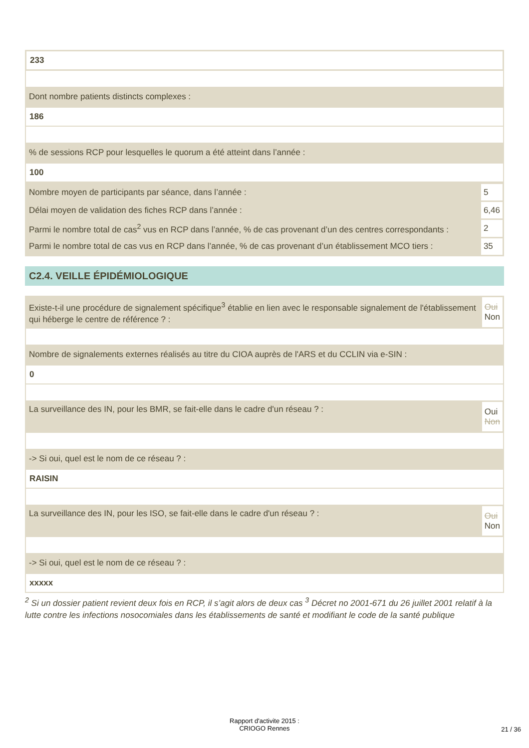233
Dont nombre patients distincts complexes :
186
% de sessions RCP pour lesquelles le quorum a été atteint dans l’année :
100
| Nombre moyen de participants par séance, dans l’année : | 5 |
| Délai moyen de validation des fiches RCP dans l’année : | 6,46 |
| Parmi le nombre total de cas<sup>2</sup> vus en RCP dans l’année, % de cas provenant d’un des centres correspondants : | 2 |
| Parmi le nombre total de cas vus en RCP dans l’année, % de cas provenant d’un établissement MCO tiers : | 35 |
C2.4. VEILLE ÉPIDÉMIOLOGIQUE
| Existe-t-il une procédure de signalement spécifique<sup>3</sup> établie en lien avec le responsable signalement de l'établissement qui héberge le centre de référence ? : | Oui Non |
Nombre de signalements externes réalisés au titre du CIOA auprès de l'ARS et du CCLIN via e-SIN :
0
| La surveillance des IN, pour les BMR, se fait-elle dans le cadre d'un réseau ? : | Oui Non |
-> Si oui, quel est le nom de ce réseau ? :
RAISIN
| La surveillance des IN, pour les ISO, se fait-elle dans le cadre d'un réseau ? : | Oui Non |
-> Si oui, quel est le nom de ce réseau ? :
xxxxx
<sup>2</sup> Si un dossier patient revient deux fois en RCP, il s’agit alors de deux cas <sup>3</sup> Décret no 2001-671 du 26 juillet 2001 relatif à la lutte contre les infections nosocomiales dans les établissements de santé et modifiant le code de la santé publique
Rapport d'activite 2015 :
CRIOGO Rennes
21 / 36